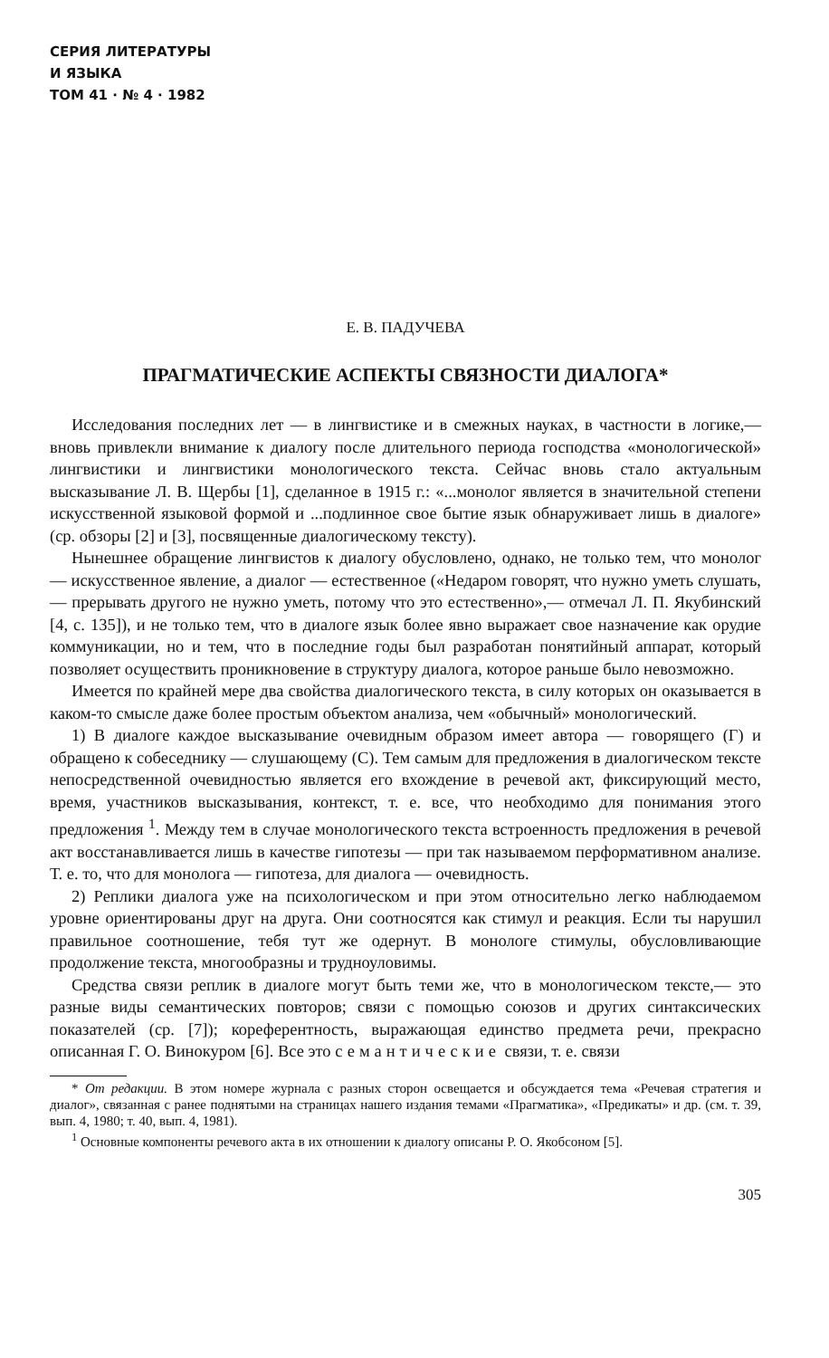СЕРИЯ ЛИТЕРАТУРЫ
И ЯЗЫКА
ТОМ 41 · № 4 · 1982
Е. В. ПАДУЧЕВА
ПРАГМАТИЧЕСКИЕ АСПЕКТЫ СВЯЗНОСТИ ДИАЛОГА*
Исследования последних лет — в лингвистике и в смежных науках, в частности в логике,— вновь привлекли внимание к диалогу после длительного периода господства «монологической» лингвистики и лингвистики монологического текста. Сейчас вновь стало актуальным высказывание Л. В. Щербы [1], сделанное в 1915 г.: «...монолог является в значительной степени искусственной языковой формой и ...подлинное свое бытие язык обнаруживает лишь в диалоге» (ср. обзоры [2] и [3], посвященные диалогическому тексту).
Нынешнее обращение лингвистов к диалогу обусловлено, однако, не только тем, что монолог — искусственное явление, а диалог — естественное («Недаром говорят, что нужно уметь слушать,— прерывать другого не нужно уметь, потому что это естественно»,— отмечал Л. П. Якубинский [4, с. 135]), и не только тем, что в диалоге язык более явно выражает свое назначение как орудие коммуникации, но и тем, что в последние годы был разработан понятийный аппарат, который позволяет осуществить проникновение в структуру диалога, которое раньше было невозможно.
Имеется по крайней мере два свойства диалогического текста, в силу которых он оказывается в каком-то смысле даже более простым объектом анализа, чем «обычный» монологический.
1) В диалоге каждое высказывание очевидным образом имеет автора — говорящего (Г) и обращено к собеседнику — слушающему (С). Тем самым для предложения в диалогическом тексте непосредственной очевидностью является его вхождение в речевой акт, фиксирующий место, время, участников высказывания, контекст, т. е. все, что необходимо для понимания этого предложения <sup>1</sup>. Между тем в случае монологического текста встроенность предложения в речевой акт восстанавливается лишь в качестве гипотезы — при так называемом перформативном анализе. Т. е. то, что для монолога — гипотеза, для диалога — очевидность.
2) Реплики диалога уже на психологическом и при этом относительно легко наблюдаемом уровне ориентированы друг на друга. Они соотносятся как стимул и реакция. Если ты нарушил правильное соотношение, тебя тут же одернут. В монологе стимулы, обусловливающие продолжение текста, многообразны и трудноуловимы.
Средства связи реплик в диалоге могут быть теми же, что в монологическом тексте,— это разные виды семантических повторов; связи с помощью союзов и других синтаксических показателей (ср. [7]); кореферентность, выражающая единство предмета речи, прекрасно описанная Г. О. Винокуром [6]. Все это семантические связи, т. е. связи
* От редакции. В этом номере журнала с разных сторон освещается и обсуждается тема «Речевая стратегия и диалог», связанная с ранее поднятыми на страницах нашего издания темами «Прагматика», «Предикаты» и др. (см. т. 39, вып. 4, 1980; т. 40, вып. 4, 1981).
<sup>1</sup> Основные компоненты речевого акта в их отношении к диалогу описаны Р. О. Якобсоном [5].
305